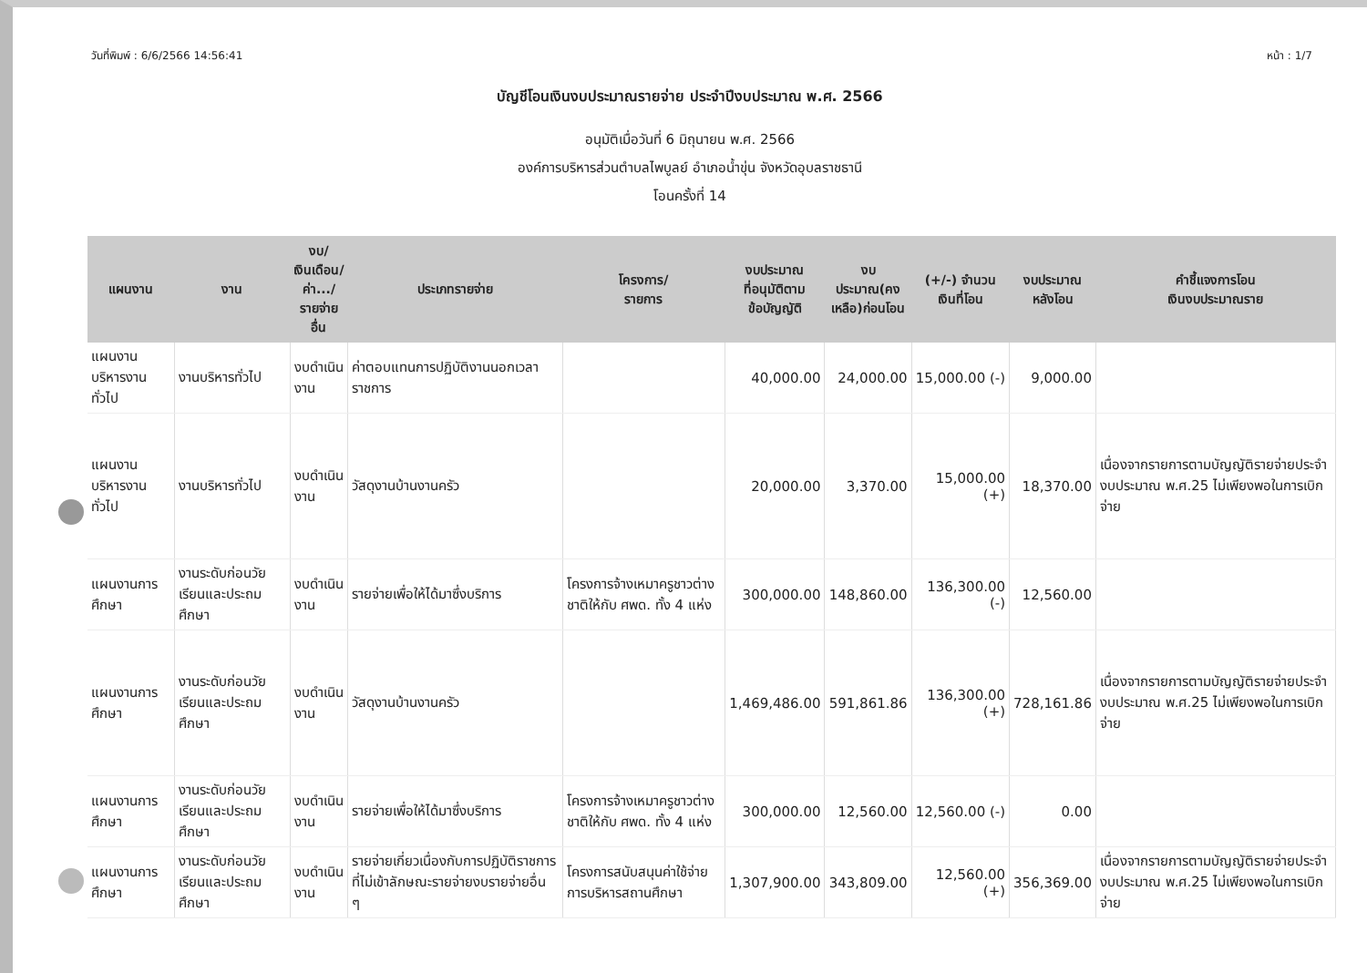วันที่พิมพ์ : 6/6/2566 14:56:41 หน้า : 1/7
บัญชีโอนเงินงบประมาณรายจ่าย ประจำปีงบประมาณ พ.ศ. 2566
อนุมัติเมื่อวันที่ 6 มิถุนายน พ.ศ. 2566
องค์การบริหารส่วนตำบลไพบูลย์ อำเภอน้ำขุ่น จังหวัดอุบลราชธานี
โอนครั้งที่ 14
| แผนงาน | งาน | งบ/ เงินเดือน/ ค่า.../ รายจ่ายอื่น | ประเภทรายจ่าย | โครงการ/ รายการ | งบประมาณ ที่อนุมัติตาม ข้อบัญญัติ | งบประมาณ(คง เหลือ)ก่อนโอน | (+/-) จำนวน เงินที่โอน | งบประมาณ หลังโอน | คำชี้แจงการโอน เงินงบประมาณราย |
| --- | --- | --- | --- | --- | --- | --- | --- | --- | --- |
| แผนงานบริหารงานทั่วไป | งานบริหารทั่วไป | งบดำเนินงาน | ค่าตอบแทนการปฏิบัติงานนอกเวลาราชการ | | 40,000.00 | 24,000.00 | 15,000.00 (-) | 9,000.00 | |
| แผนงานบริหารงานทั่วไป | งานบริหารทั่วไป | งบดำเนินงาน | วัสดุงานบ้านงานครัว | | 20,000.00 | 3,370.00 | 15,000.00 (+) | 18,370.00 | เนื่องจากรายการตามบัญญัติรายจ่ายประจำงบประมาณ พ.ศ.25 ไม่เพียงพอในการเบิกจ่าย |
| แผนงานการศึกษา | งานระดับก่อนวัยเรียนและประถมศึกษา | งบดำเนินงาน | รายจ่ายเพื่อให้ได้มาซึ่งบริการ | โครงการจ้างเหมาครูชาวต่างชาติให้กับ ศพด. ทั้ง 4 แห่ง | 300,000.00 | 148,860.00 | 136,300.00 (-) | 12,560.00 | |
| แผนงานการศึกษา | งานระดับก่อนวัยเรียนและประถมศึกษา | งบดำเนินงาน | วัสดุงานบ้านงานครัว | | 1,469,486.00 | 591,861.86 | 136,300.00 (+) | 728,161.86 | เนื่องจากรายการตามบัญญัติรายจ่ายประจำงบประมาณ พ.ศ.25 ไม่เพียงพอในการเบิกจ่าย |
| แผนงานการศึกษา | งานระดับก่อนวัยเรียนและประถมศึกษา | งบดำเนินงาน | รายจ่ายเพื่อให้ได้มาซึ่งบริการ | โครงการจ้างเหมาครูชาวต่างชาติให้กับ ศพด. ทั้ง 4 แห่ง | 300,000.00 | 12,560.00 | 12,560.00 (-) | 0.00 | |
| แผนงานการศึกษา | งานระดับก่อนวัยเรียนและประถมศึกษา | งบดำเนินงาน | รายจ่ายเกี่ยวเนื่องกับการปฏิบัติราชการที่ไม่เข้าลักษณะรายจ่ายงบรายจ่ายอื่น ๆ | โครงการสนับสนุนค่าใช้จ่ายการบริหารสถานศึกษา | 1,307,900.00 | 343,809.00 | 12,560.00 (+) | 356,369.00 | เนื่องจากรายการตามบัญญัติรายจ่ายประจำงบประมาณ พ.ศ.25 ไม่เพียงพอในการเบิกจ่าย |